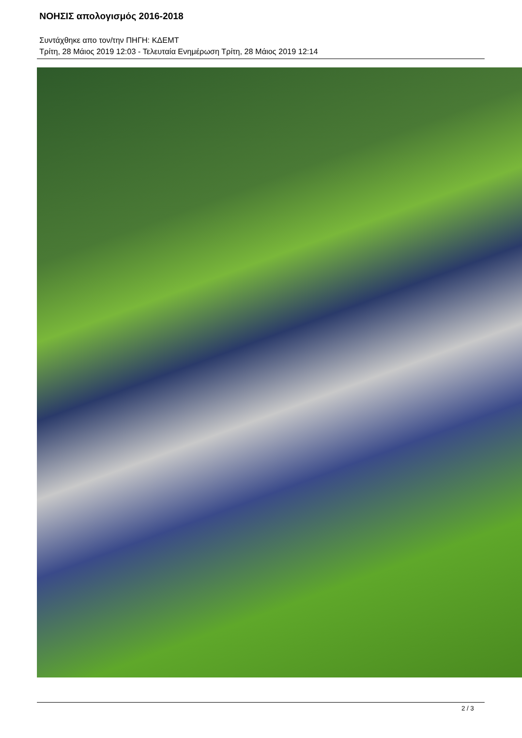ΝΟΗΣΙΣ απολογισμός 2016-2018
Συντάχθηκε απο τον/την ΠΗΓΗ: ΚΔΕΜΤ
Τρίτη, 28 Μάιος 2019 12:03 - Τελευταία Ενημέρωση Τρίτη, 28 Μάιος 2019 12:14
2 / 3